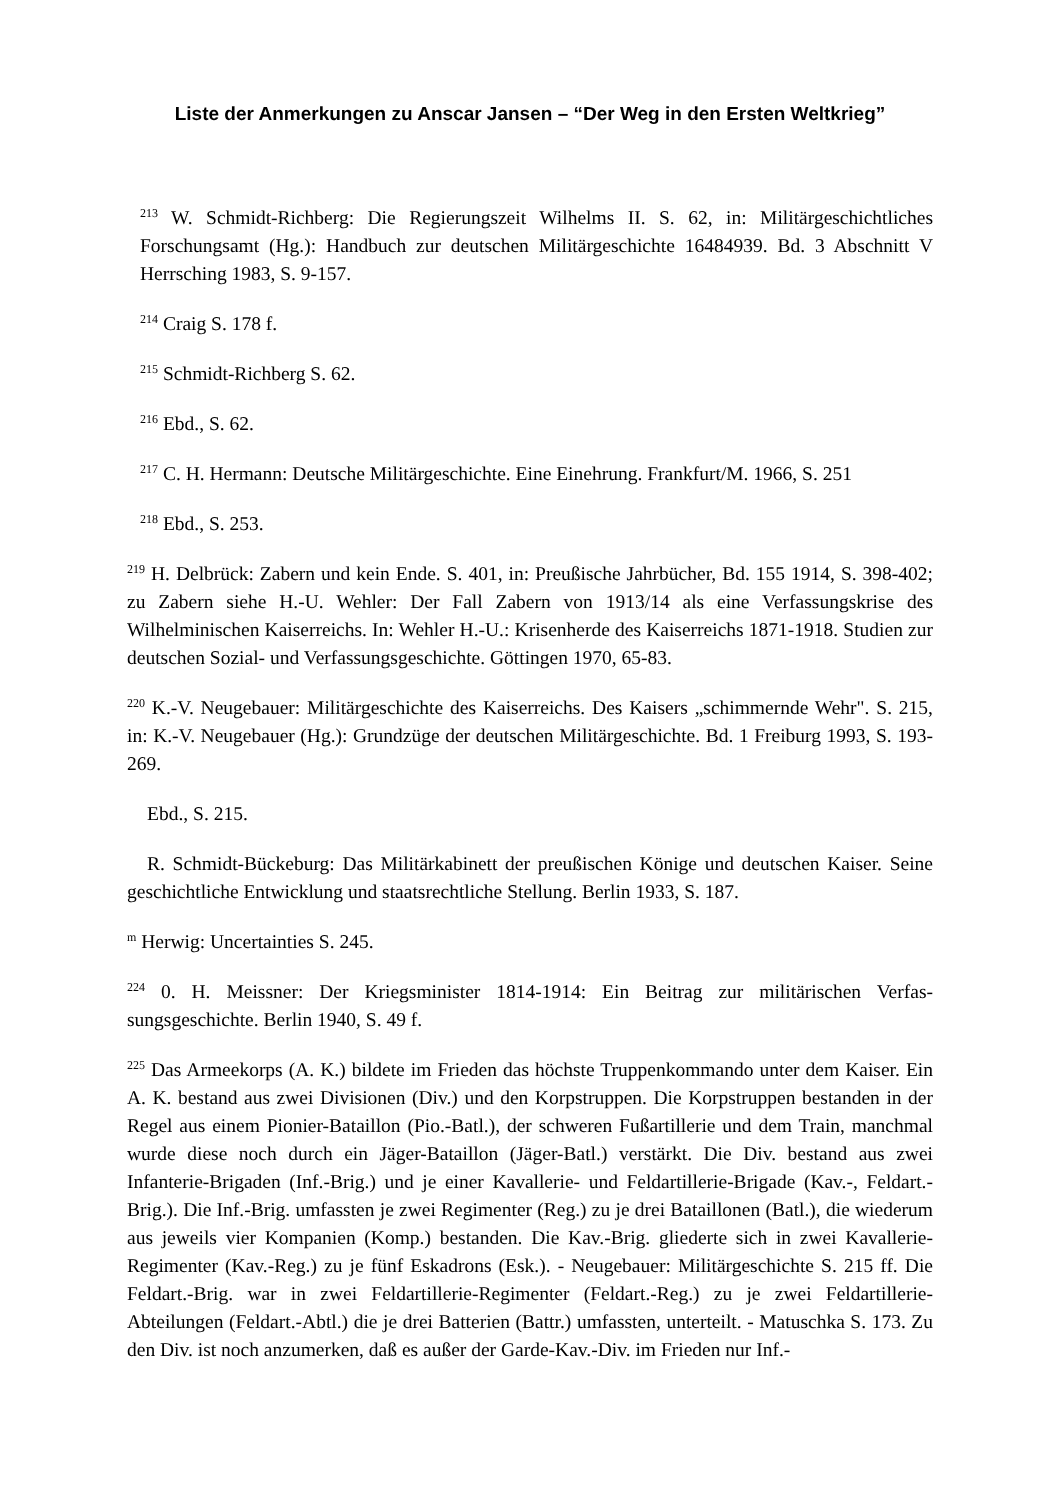Liste der Anmerkungen zu Anscar Jansen – “Der Weg in den Ersten Weltkrieg”
<sup>213</sup> W. Schmidt-Richberg: Die Regierungszeit Wilhelms II. S. 62, in: Militärgeschichtliches Forschungsamt (Hg.): Handbuch zur deutschen Militärgeschichte 16484939. Bd. 3 Abschnitt V Herrsching 1983, S. 9-157.
<sup>214</sup> Craig S. 178 f.
<sup>215</sup> Schmidt-Richberg S. 62.
<sup>216</sup> Ebd., S. 62.
<sup>217</sup> C. H. Hermann: Deutsche Militärgeschichte. Eine Einehrung. Frankfurt/M. 1966, S. 251
<sup>218</sup> Ebd., S. 253.
<sup>219</sup> H. Delbrück: Zabern und kein Ende. S. 401, in: Preußische Jahrbücher, Bd. 155 1914, S. 398-402; zu Zabern siehe H.-U. Wehler: Der Fall Zabern von 1913/14 als eine Verfassungs­krise des Wilhelminischen Kaiserreichs. In: Wehler H.-U.: Krisenherde des Kaiserreichs 1871-1918. Studien zur deutschen Sozial- und Verfassungsgeschichte. Göttingen 1970, 65-83.
<sup>220</sup> K.-V. Neugebauer: Militärgeschichte des Kaiserreichs. Des Kaisers „schimmernde Wehr". S. 215, in: K.-V. Neugebauer (Hg.): Grundzüge der deutschen Militärgeschichte. Bd. 1 Frei­burg 1993, S. 193-269.
Ebd., S. 215.
R. Schmidt-Bückeburg: Das Militärkabinett der preußischen Könige und deutschen Kaiser. Seine geschichtliche Entwicklung und staatsrechtliche Stellung. Berlin 1933, S. 187.
<sup>m</sup> Herwig: Uncertainties S. 245.
<sup>224</sup> 0. H. Meissner: Der Kriegsminister 1814-1914: Ein Beitrag zur militärischen Verfas­sungsgeschichte. Berlin 1940, S. 49 f.
<sup>225</sup> Das Armeekorps (A. K.) bildete im Frieden das höchste Truppenkommando unter dem Kaiser. Ein A. K. bestand aus zwei Divisionen (Div.) und den Korpstruppen. Die Korpstrup­pen bestanden in der Regel aus einem Pionier-Bataillon (Pio.-Batl.), der schweren Fußartillerie und dem Train, manchmal wurde diese noch durch ein Jäger-Bataillon (Jäger-Batl.) verstärkt. Die Div. bestand aus zwei Infanterie-Brigaden (Inf.-Brig.) und je einer Kavallerie- und Feldartillerie-Brigade (Kav.-, Feldart.-Brig.). Die Inf.-Brig. umfassten je zwei Regimenter (Reg.) zu je drei Bataillonen (Batl.), die wiederum aus jeweils vier Kompanien (Komp.) bestanden. Die Kav.-Brig. gliederte sich in zwei Kavallerie-Regimenter (Kav.-Reg.) zu je fünf Eskadrons (Esk.). - Neugebauer: Militärgeschichte S. 215 ff. Die Feldart.-Brig. war in zwei Feldartillerie-Regimenter (Feldart.-Reg.) zu je zwei Feldartillerie-Abteilungen (Feldart.-Abtl.) die je drei Batterien (Battr.) umfassten, unterteilt. - Matuschka S. 173. Zu den Div. ist noch anzumerken, daß es außer der Garde-Kav.-Div. im Frieden nur Inf.-